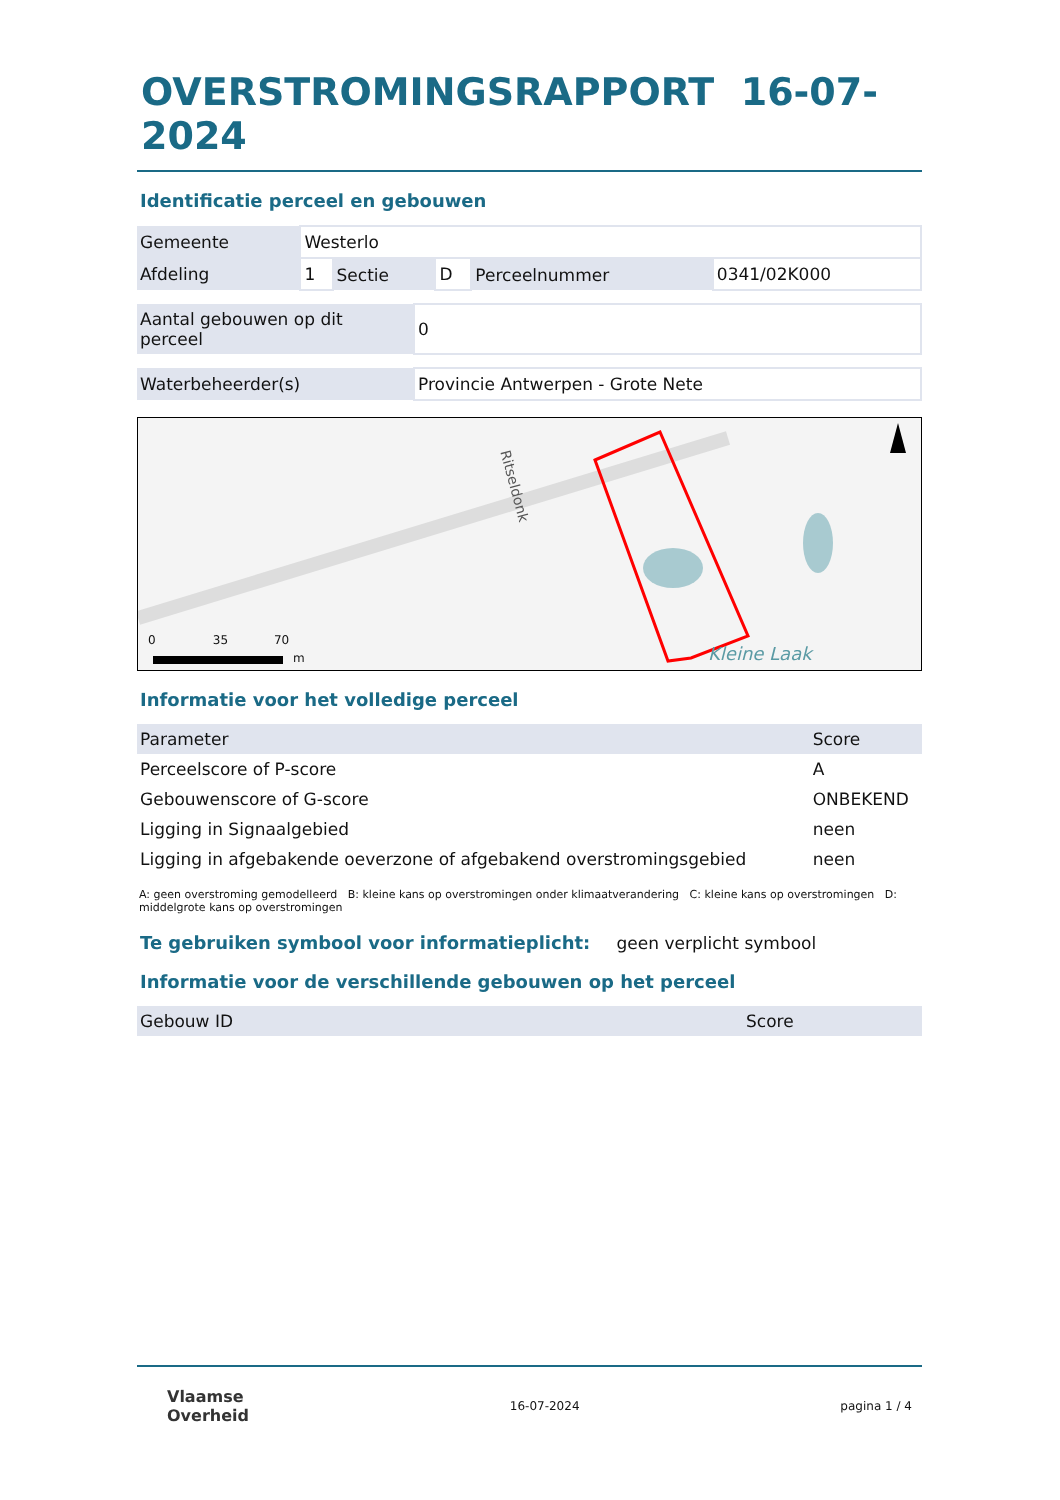OVERSTROMINGSRAPPORT 16-07-2024
Identificatie perceel en gebouwen
| Gemeente | Westerlo | | | | |
| Afdeling | 1 | Sectie | D | Perceelnummer | 0341/02K000 |
| Aantal gebouwen op dit perceel | 0 |
| Waterbeheerder(s) | Provincie Antwerpen - Grote Nete |
0 35 70 m
Ritseldonk
Kleine Laak
Informatie voor het volledige perceel
| Parameter | Score |
| --- | --- |
| Perceelscore of P-score | A |
| Gebouwenscore of G-score | ONBEKEND |
| Ligging in Signaalgebied | neen |
| Ligging in afgebakende oeverzone of afgebakend overstromingsgebied | neen |
A: geen overstroming gemodelleerd B: kleine kans op overstromingen onder klimaatverandering C: kleine kans op overstromingen D: middelgrote kans op overstromingen
Te gebruiken symbool voor informatieplicht: geen verplicht symbool
Informatie voor de verschillende gebouwen op het perceel
| Gebouw ID | Score |
| --- | --- |
Vlaamse
Overheid
16-07-2024 pagina 1 / 4